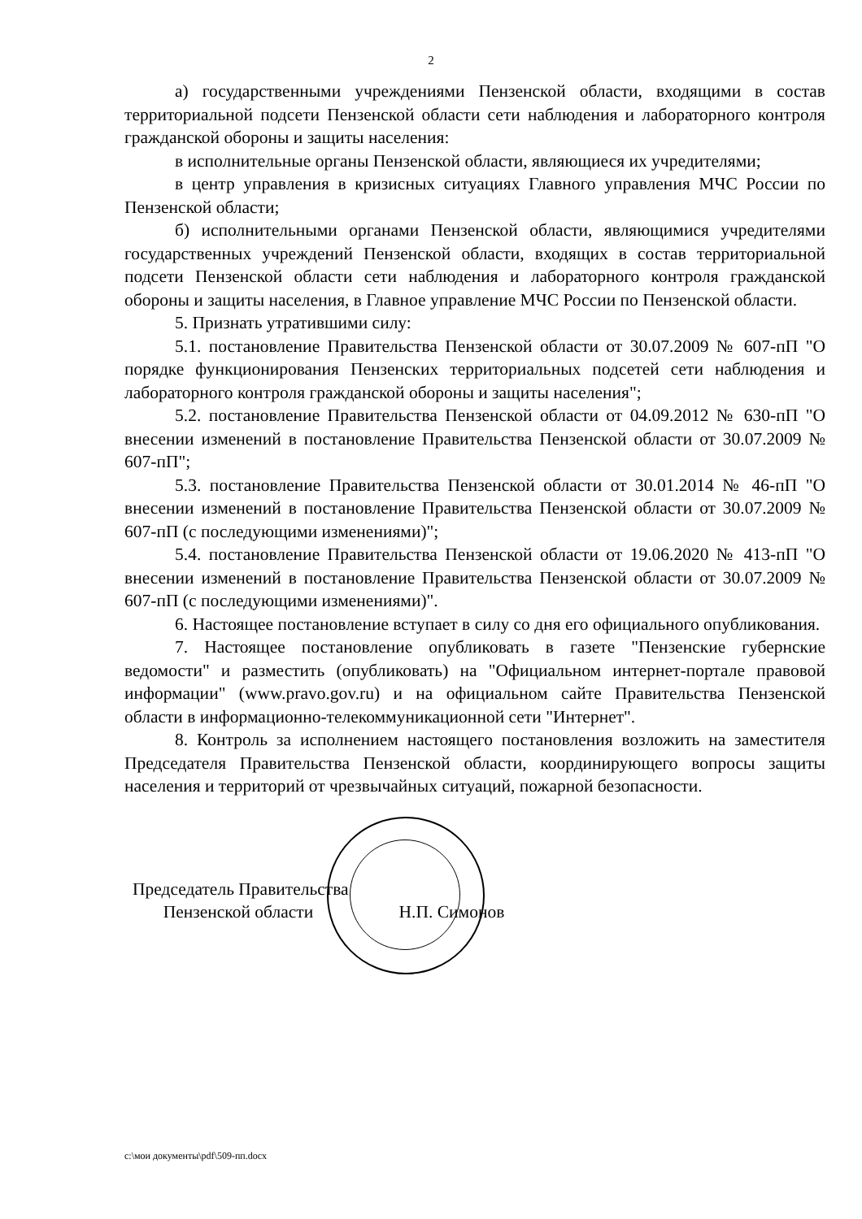2
а) государственными учреждениями Пензенской области, входящими в состав территориальной подсети Пензенской области сети наблюдения и лабораторного контроля гражданской обороны и защиты населения:
в исполнительные органы Пензенской области, являющиеся их учредителями;
в центр управления в кризисных ситуациях Главного управления МЧС России по Пензенской области;
б) исполнительными органами Пензенской области, являющимися учредителями государственных учреждений Пензенской области, входящих в состав территориальной подсети Пензенской области сети наблюдения и лабораторного контроля гражданской обороны и защиты населения, в Главное управление МЧС России по Пензенской области.
5. Признать утратившими силу:
5.1. постановление Правительства Пензенской области от 30.07.2009 № 607-пП "О порядке функционирования Пензенских территориальных подсетей сети наблюдения и лабораторного контроля гражданской обороны и защиты населения";
5.2. постановление Правительства Пензенской области от 04.09.2012 № 630-пП "О внесении изменений в постановление Правительства Пензенской области от 30.07.2009 № 607-пП";
5.3. постановление Правительства Пензенской области от 30.01.2014 № 46-пП "О внесении изменений в постановление Правительства Пензенской области от 30.07.2009 № 607-пП (с последующими изменениями)";
5.4. постановление Правительства Пензенской области от 19.06.2020 № 413-пП "О внесении изменений в постановление Правительства Пензенской области от 30.07.2009 № 607-пП (с последующими изменениями)".
6. Настоящее постановление вступает в силу со дня его официального опубликования.
7. Настоящее постановление опубликовать в газете "Пензенские губернские ведомости" и разместить (опубликовать) на "Официальном интернет-портале правовой информации" (www.pravo.gov.ru) и на официальном сайте Правительства Пензенской области в информационно-телекоммуникационной сети "Интернет".
8. Контроль за исполнением настоящего постановления возложить на заместителя Председателя Правительства Пензенской области, координирующего вопросы защиты населения и территорий от чрезвычайных ситуаций, пожарной безопасности.
Председатель Правительства
Пензенской области Н.П. Симонов
c:\мои документы\pdf\509-пп.docx